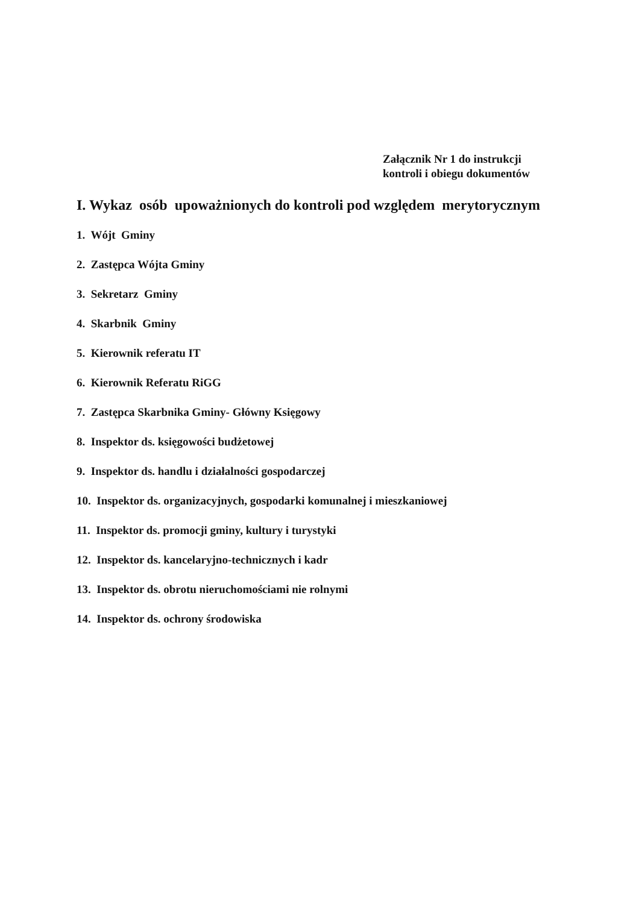Załącznik Nr 1 do instrukcji
kontroli i obiegu dokumentów
I. Wykaz osób upoważnionych do kontroli pod względem merytorycznym
1. Wójt Gminy
2. Zastępca Wójta Gminy
3. Sekretarz Gminy
4. Skarbnik Gminy
5. Kierownik referatu IT
6. Kierownik Referatu RiGG
7. Zastępca Skarbnika Gminy- Główny Księgowy
8. Inspektor ds. księgowości budżetowej
9. Inspektor ds. handlu i działalności gospodarczej
10. Inspektor ds. organizacyjnych, gospodarki komunalnej i mieszkaniowej
11. Inspektor ds. promocji gminy, kultury i turystyki
12. Inspektor ds. kancelaryjno-technicznych i kadr
13. Inspektor ds. obrotu nieruchomościami nie rolnymi
14. Inspektor ds. ochrony środowiska